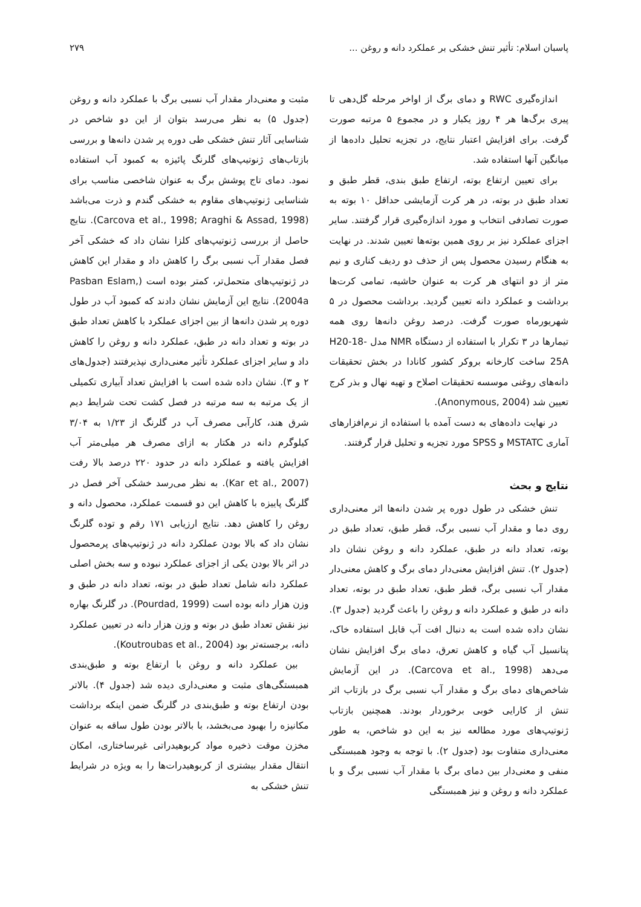پاسبان اسلام: تأثیر تنش خشکی بر عملکرد دانه و روغن ... ۲۷۹
اندازه‌گیری RWC و دمای برگ از اواخر مرحله گل‌دهی تا پیری برگ‌ها هر ۴ روز یکبار و در مجموع ۵ مرتبه صورت گرفت. برای افزایش اعتبار نتایج، در تجزیه تحلیل داده‌ها از میانگین آنها استفاده شد.
برای تعیین ارتفاع بوته، ارتفاع طبق بندی، قطر طبق و تعداد طبق در بوته، در هر کرت آزمایشی حداقل ۱۰ بوته به صورت تصادفی انتخاب و مورد اندازه‌گیری قرار گرفتند. سایر اجزای عملکرد نیز بر روی همین بوته‌ها تعیین شدند. در نهایت به هنگام رسیدن محصول پس از حذف دو ردیف کناری و نیم متر از دو انتهای هر کرت به عنوان حاشیه، تمامی کرت‌ها برداشت و عملکرد دانه تعیین گردید. برداشت محصول در ۵ شهریورماه صورت گرفت. درصد روغن دانه‌ها روی همه تیمارها در ۳ تکرار با استفاده از دستگاه NMR مدل H20-18-25A ساخت کارخانه بروکر کشور کانادا در بخش تحقیقات دانه‌های روغنی موسسه تحقیقات اصلاح و تهیه نهال و بذر کرج تعیین شد (Anonymous, 2004).
در نهایت داده‌های به دست آمده با استفاده از نرم‌افزارهای آماری MSTATC و SPSS مورد تجزیه و تحلیل قرار گرفتند.
نتایج و بحث
تنش خشکی در طول دوره پر شدن دانه‌ها اثر معنی‌داری روی دما و مقدار آب نسبی برگ، قطر طبق، تعداد طبق در بوته، تعداد دانه در طبق، عملکرد دانه و روغن نشان داد (جدول ۲). تنش افزایش معنی‌دار دمای برگ و کاهش معنی‌دار مقدار آب نسبی برگ، قطر طبق، تعداد طبق در بوته، تعداد دانه در طبق و عملکرد دانه و روغن را باعث گردید (جدول ۳). نشان داده شده است به دنبال افت آب قابل استفاده خاک، پتانسیل آب گیاه و کاهش تعرق، دمای برگ افزایش نشان می‌دهد (Carcova et al., 1998). در این آزمایش شاخص‌های دمای برگ و مقدار آب نسبی برگ در بازتاب اثر تنش از کارایی خوبی برخوردار بودند. همچنین بازتاب ژنوتیپ‌های مورد مطالعه نیز به این دو شاخص، به طور معنی‌داری متفاوت بود (جدول ۲). با توجه به وجود همبستگی منفی و معنی‌دار بین دمای برگ با مقدار آب نسبی برگ و با عملکرد دانه و روغن و نیز همبستگی
مثبت و معنی‌دار مقدار آب نسبی برگ با عملکرد دانه و روغن (جدول ۵) به نظر می‌رسد بتوان از این دو شاخص در شناسایی آثار تنش خشکی طی دوره پر شدن دانه‌ها و بررسی بازتاب‌های ژنوتیپ‌های گلرنگ پائیزه به کمبود آب استفاده نمود. دمای تاج پوشش برگ به عنوان شاخصی مناسب برای شناسایی ژنوتیپ‌های مقاوم به خشکی گندم و ذرت می‌باشد (Carcova et al., 1998; Araghi & Assad, 1998). نتایج حاصل از بررسی ژنوتیپ‌های کلزا نشان داد که خشکی آخر فصل مقدار آب نسبی برگ را کاهش داد و مقدار این کاهش در ژنوتیپ‌های متحمل‌تر، کمتر بوده است (Pasban Eslam, 2004a). نتایج این آزمایش نشان دادند که کمبود آب در طول دوره پر شدن دانه‌ها از بین اجزای عملکرد با کاهش تعداد طبق در بوته و تعداد دانه در طبق، عملکرد دانه و روغن را کاهش داد و سایر اجزای عملکرد تأثیر معنی‌داری نپذیرفتند (جدول‌های ۲ و ۳). نشان داده شده است با افزایش تعداد آبیاری تکمیلی از یک مرتبه به سه مرتبه در فصل کشت تحت شرایط دیم شرق هند، کارآبی مصرف آب در گلرنگ از ۱/۲۳ به ۳/۰۴ کیلوگرم دانه در هکتار به ازای مصرف هر میلی‌متر آب افزایش یافته و عملکرد دانه در حدود ۲۲۰ درصد بالا رفت (Kar et al., 2007). به نظر می‌رسد خشکی آخر فصل در گلرنگ پاییزه با کاهش این دو قسمت عملکرد، محصول دانه و روغن را کاهش دهد. نتایج ارزیابی ۱۷۱ رقم و توده گلرنگ نشان داد که بالا بودن عملکرد دانه در ژنوتیپ‌های پرمحصول در اثر بالا بودن یکی از اجزای عملکرد نبوده و سه بخش اصلی عملکرد دانه شامل تعداد طبق در بوته، تعداد دانه در طبق و وزن هزار دانه بوده است (Pourdad, 1999). در گلرنگ بهاره نیز نقش تعداد طبق در بوته و وزن هزار دانه در تعیین عملکرد دانه، برجسته‌تر بود (Koutroubas et al., 2004).
بین عملکرد دانه و روغن با ارتفاع بوته و طبق‌بندی همبستگی‌های مثبت و معنی‌داری دیده شد (جدول ۴). بالاتر بودن ارتفاع بوته و طبق‌بندی در گلرنگ ضمن اینکه برداشت مکانیزه را بهبود می‌بخشد، با بالاتر بودن طول ساقه به عنوان مخزن موقت ذخیره مواد کربوهیدراتی غیرساختاری، امکان انتقال مقدار بیشتری از کربوهیدرات‌ها را به ویژه در شرایط تنش خشکی به